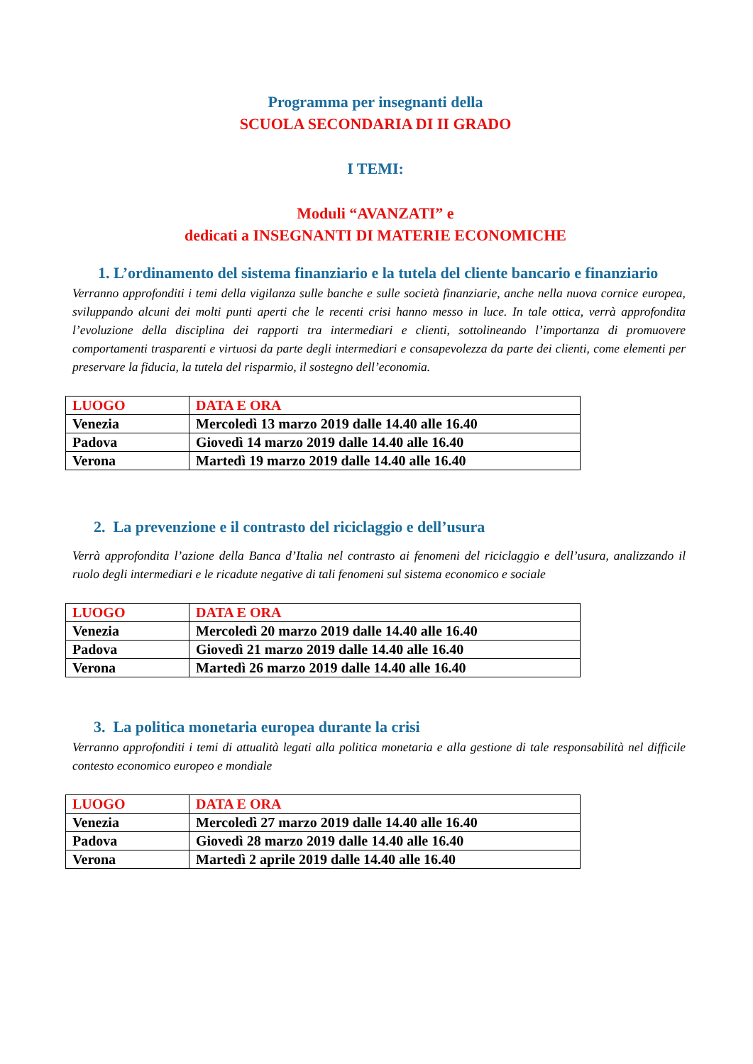Programma per insegnanti della
SCUOLA SECONDARIA DI II GRADO
I TEMI:
Moduli “AVANZATI” e
dedicati a INSEGNANTI DI MATERIE ECONOMICHE
1. L’ordinamento del sistema finanziario e la tutela del cliente bancario e finanziario
Verranno approfonditi i temi della vigilanza sulle banche e sulle società finanziarie, anche nella nuova cornice europea, sviluppando alcuni dei molti punti aperti che le recenti crisi hanno messo in luce. In tale ottica, verrà approfondita l’evoluzione della disciplina dei rapporti tra intermediari e clienti, sottolineando l’importanza di promuovere comportamenti trasparenti e virtuosi da parte degli intermediari e consapevolezza da parte dei clienti, come elementi per preservare la fiducia, la tutela del risparmio, il sostegno dell’economia.
| LUOGO | DATA E ORA |
| --- | --- |
| Venezia | Mercoledì 13 marzo 2019 dalle 14.40 alle 16.40 |
| Padova | Giovedì 14 marzo 2019 dalle 14.40 alle 16.40 |
| Verona | Martedì 19 marzo 2019 dalle 14.40 alle 16.40 |
2. La prevenzione e il contrasto del riciclaggio e dell’usura
Verrà approfondita l’azione della Banca d’Italia nel contrasto ai fenomeni del riciclaggio e dell’usura, analizzando il ruolo degli intermediari e le ricadute negative di tali fenomeni sul sistema economico e sociale
| LUOGO | DATA E ORA |
| --- | --- |
| Venezia | Mercoledì 20 marzo 2019 dalle 14.40 alle 16.40 |
| Padova | Giovedì 21 marzo 2019 dalle 14.40 alle 16.40 |
| Verona | Martedì 26 marzo 2019 dalle 14.40 alle 16.40 |
3. La politica monetaria europea durante la crisi
Verranno approfonditi i temi di attualità legati alla politica monetaria e alla gestione di tale responsabilità nel difficile contesto economico europeo e mondiale
| LUOGO | DATA E ORA |
| --- | --- |
| Venezia | Mercoledì 27 marzo 2019 dalle 14.40 alle 16.40 |
| Padova | Giovedì 28 marzo 2019 dalle 14.40 alle 16.40 |
| Verona | Martedì 2 aprile 2019 dalle 14.40 alle 16.40 |